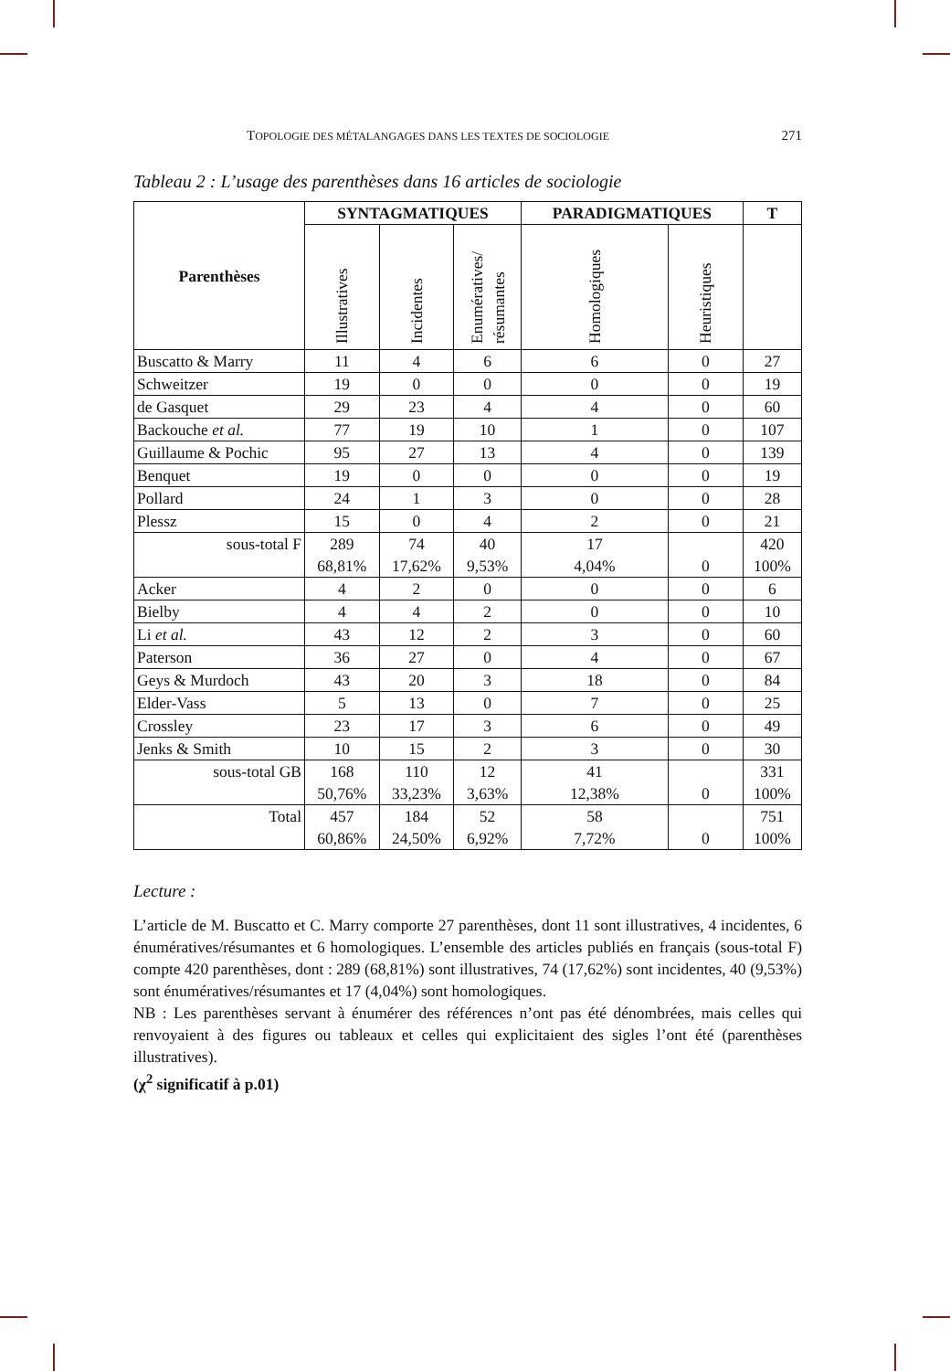TOPOLOGIE DES MÉTALANGAGES DANS LES TEXTES DE SOCIOLOGIE 271
Tableau 2 : L’usage des parenthèses dans 16 articles de sociologie
| Parenthèses | SYNTAGMATIQUES | | | PARADIGMATIQUES | | T |
| --- | --- | --- | --- | --- | --- | --- |
| | Illustratives | Incidentes | Enumératives/ résumantes | Homologiques | Heuristiques | |
| Buscatto & Marry | 11 | 4 | 6 | 6 | 0 | 27 |
| Schweitzer | 19 | 0 | 0 | 0 | 0 | 19 |
| de Gasquet | 29 | 23 | 4 | 4 | 0 | 60 |
| Backouche et al. | 77 | 19 | 10 | 1 | 0 | 107 |
| Guillaume & Pochic | 95 | 27 | 13 | 4 | 0 | 139 |
| Benquet | 19 | 0 | 0 | 0 | 0 | 19 |
| Pollard | 24 | 1 | 3 | 0 | 0 | 28 |
| Plessz | 15 | 0 | 4 | 2 | 0 | 21 |
| sous-total F | 289 68,81% | 74 17,62% | 40 9,53% | 17 4,04% | 0 | 420 100% |
| Acker | 4 | 2 | 0 | 0 | 0 | 6 |
| Bielby | 4 | 4 | 2 | 0 | 0 | 10 |
| Li et al. | 43 | 12 | 2 | 3 | 0 | 60 |
| Paterson | 36 | 27 | 0 | 4 | 0 | 67 |
| Geys & Murdoch | 43 | 20 | 3 | 18 | 0 | 84 |
| Elder-Vass | 5 | 13 | 0 | 7 | 0 | 25 |
| Crossley | 23 | 17 | 3 | 6 | 0 | 49 |
| Jenks & Smith | 10 | 15 | 2 | 3 | 0 | 30 |
| sous-total GB | 168 50,76% | 110 33,23% | 12 3,63% | 41 12,38% | 0 | 331 100% |
| Total | 457 60,86% | 184 24,50% | 52 6,92% | 58 7,72% | 0 | 751 100% |
Lecture :
L’article de M. Buscatto et C. Marry comporte 27 parenthèses, dont 11 sont illustratives, 4 incidentes, 6 énumératives/résumantes et 6 homologiques. L’ensemble des articles publiés en français (sous-total F) compte 420 parenthèses, dont : 289 (68,81%) sont illustratives, 74 (17,62%) sont incidentes, 40 (9,53%) sont énumératives/résumantes et 17 (4,04%) sont homologiques.
NB : Les parenthèses servant à énumérer des références n’ont pas été dénombrées, mais celles qui renvoyaient à des figures ou tableaux et celles qui explicitaient des sigles l’ont été (parenthèses illustratives).
(χ<sup>2</sup> significatif à p.01)